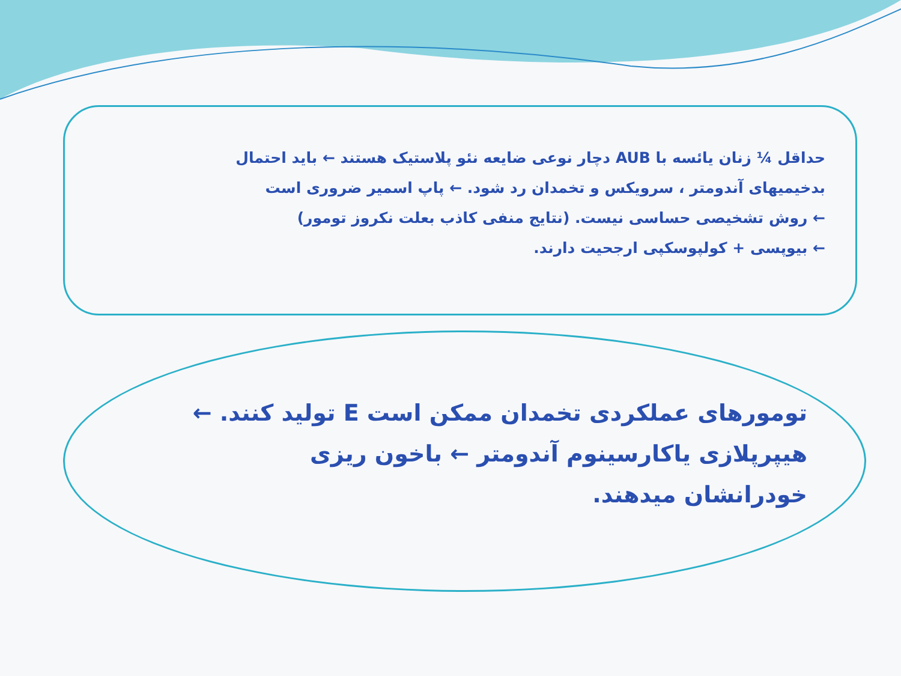حداقل ¼ زنان یائسه با AUB دچار نوعی ضایعه نئو پلاستیک هستند ← باید احتمال
بدخیمیهای آندومتر ، سرویکس و تخمدان رد شود. ← پاپ اسمیر ضروری است
← روش تشخیصی حساسی نیست. (نتایج منفی کاذب بعلت نکروز تومور)
← بیوپسی + کولپوسکپی ارجحیت دارند.
تومورهای عملکردی تخمدان ممکن است E تولید کنند. ←
هیپرپلازی یاکارسینوم آندومتر ← باخون ریزی
خودرانشان میدهند.